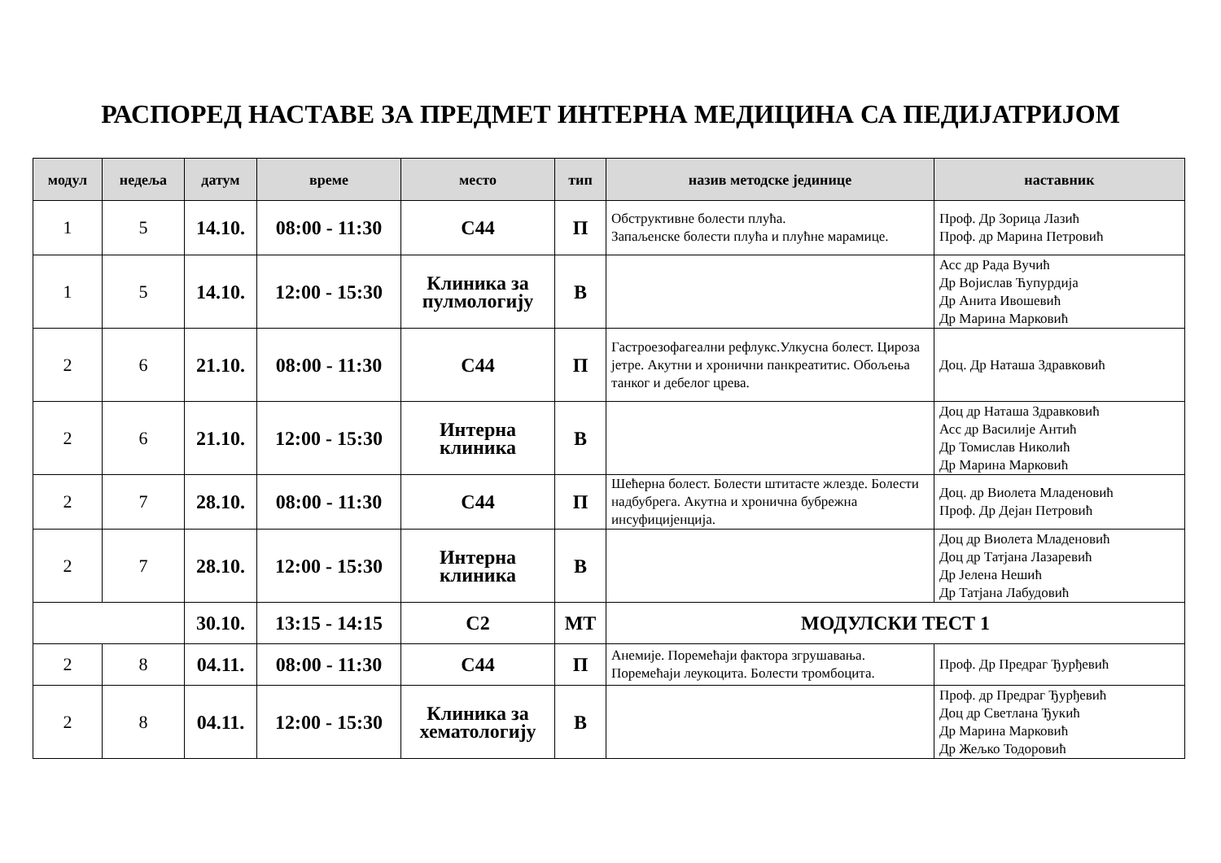РАСПОРЕД НАСТАВЕ ЗА ПРЕДМЕТ ИНТЕРНА МЕДИЦИНА СА ПЕДИЈАТРИЈОМ
| модул | недеља | датум | време | место | тип | назив методске јединице | наставник |
| --- | --- | --- | --- | --- | --- | --- | --- |
| 1 | 5 | 14.10. | 08:00 - 11:30 | С44 | П | Обструктивне болести плућа. Запаљенске болести плућа и плућне марамице. | Проф. Др Зорица Лазић Проф. др Марина Петровић |
| 1 | 5 | 14.10. | 12:00 - 15:30 | Клиника за пулмологију | В | | Асс др Рада Вучић Др Војислав Ћупурдија Др Анита Ивошевић Др Марина Марковић |
| 2 | 6 | 21.10. | 08:00 - 11:30 | С44 | П | Гастроезофагеални рефлукс.Улкусна болест. Цироза јетре. Акутни и хронични панкреатитис. Обољења танког и дебелог црева. | Доц. Др Наташа Здравковић |
| 2 | 6 | 21.10. | 12:00 - 15:30 | Интерна клиника | В | | Доц др Наташа Здравковић Асс др Василије Антић Др Томислав Николић Др Марина Марковић |
| 2 | 7 | 28.10. | 08:00 - 11:30 | С44 | П | Шећерна болест. Болести штитасте жлезде. Болести надбубрега. Акутна и хронична бубрежна инсуфицијенција. | Доц. др Виолета Младеновић Проф. Др Дејан Петровић |
| 2 | 7 | 28.10. | 12:00 - 15:30 | Интерна клиника | В | | Доц др Виолета Младеновић Доц др Татјана Лазаревић Др Јелена Нешић Др Татјана Лабудовић |
| | | 30.10. | 13:15 - 14:15 | С2 | МТ | МОДУЛСКИ ТЕСТ 1 | |
| 2 | 8 | 04.11. | 08:00 - 11:30 | С44 | П | Анемије. Поремећаји фактора згрушавања. Поремећаји леукоцита. Болести тромбоцита. | Проф. Др Предраг Ђурђевић |
| 2 | 8 | 04.11. | 12:00 - 15:30 | Клиника за хематологију | В | | Проф. др Предраг Ђурђевић Доц др Светлана Ђукић Др Марина Марковић Др Жељко Тодоровић |